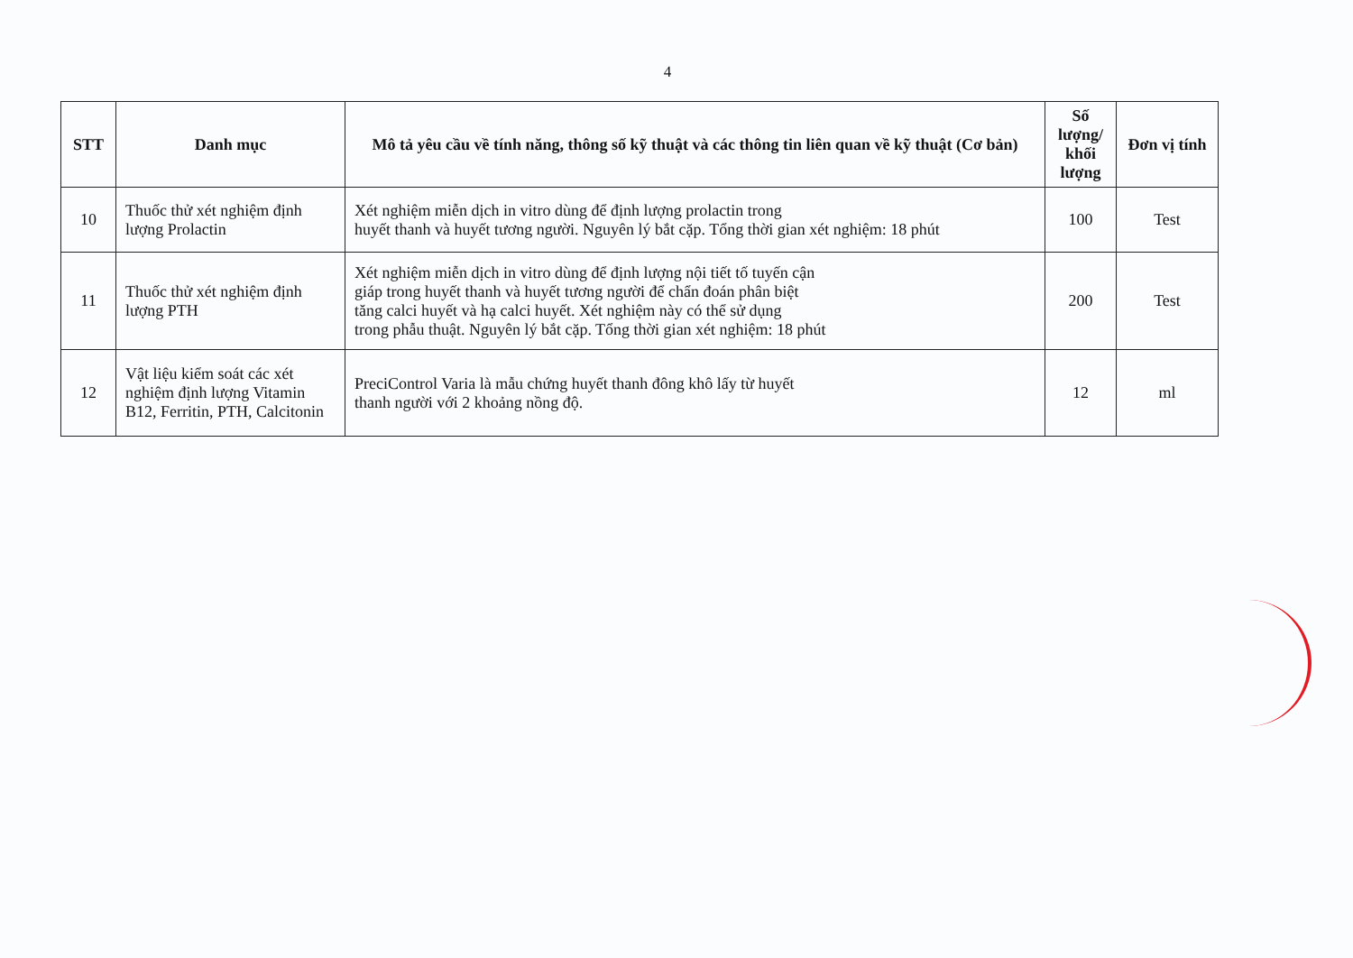4
| STT | Danh mục | Mô tả yêu cầu về tính năng, thông số kỹ thuật và các thông tin liên quan về kỹ thuật (Cơ bản) | Số lượng/ khối lượng | Đơn vị tính |
| --- | --- | --- | --- | --- |
| 10 | Thuốc thử xét nghiệm định lượng Prolactin | Xét nghiệm miễn dịch in vitro dùng để định lượng prolactin trong huyết thanh và huyết tương người. Nguyên lý bắt cặp. Tổng thời gian xét nghiệm: 18 phút | 100 | Test |
| 11 | Thuốc thử xét nghiệm định lượng PTH | Xét nghiệm miễn dịch in vitro dùng để định lượng nội tiết tố tuyến cận giáp trong huyết thanh và huyết tương người để chẩn đoán phân biệt tăng calci huyết và hạ calci huyết. Xét nghiệm này có thể sử dụng trong phẫu thuật. Nguyên lý bắt cặp. Tổng thời gian xét nghiệm: 18 phút | 200 | Test |
| 12 | Vật liệu kiểm soát các xét nghiệm định lượng Vitamin B12, Ferritin, PTH, Calcitonin | PreciControl Varia là mẫu chứng huyết thanh đông khô lấy từ huyết thanh người với 2 khoảng nồng độ. | 12 | ml |